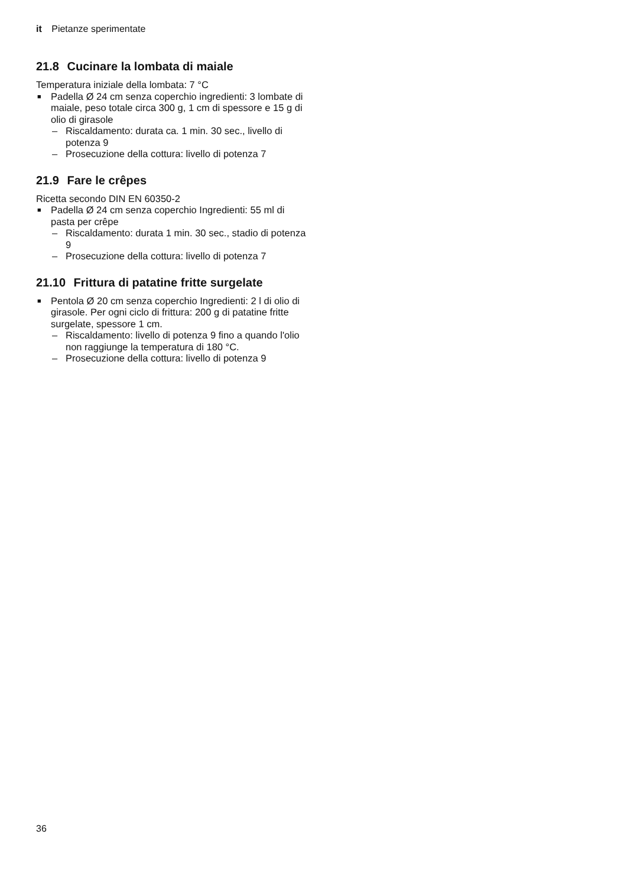it Pietanze sperimentate
21.8 Cucinare la lombata di maiale
Temperatura iniziale della lombata: 7 °C
■ Padella Ø 24 cm senza coperchio ingredienti: 3 lombate di maiale, peso totale circa 300 g, 1 cm di spessore e 15 g di olio di girasole
– Riscaldamento: durata ca. 1 min. 30 sec., livello di potenza 9
– Prosecuzione della cottura: livello di potenza 7
21.9 Fare le crêpes
Ricetta secondo DIN EN 60350-2
■ Padella Ø 24 cm senza coperchio Ingredienti: 55 ml di pasta per crêpe
– Riscaldamento: durata 1 min. 30 sec., stadio di potenza 9
– Prosecuzione della cottura: livello di potenza 7
21.10 Frittura di patatine fritte surgelate
■ Pentola Ø 20 cm senza coperchio Ingredienti: 2 l di olio di girasole. Per ogni ciclo di frittura: 200 g di patatine fritte surgelate, spessore 1 cm.
– Riscaldamento: livello di potenza 9 fino a quando l'olio non raggiunge la temperatura di 180 °C.
– Prosecuzione della cottura: livello di potenza 9
36